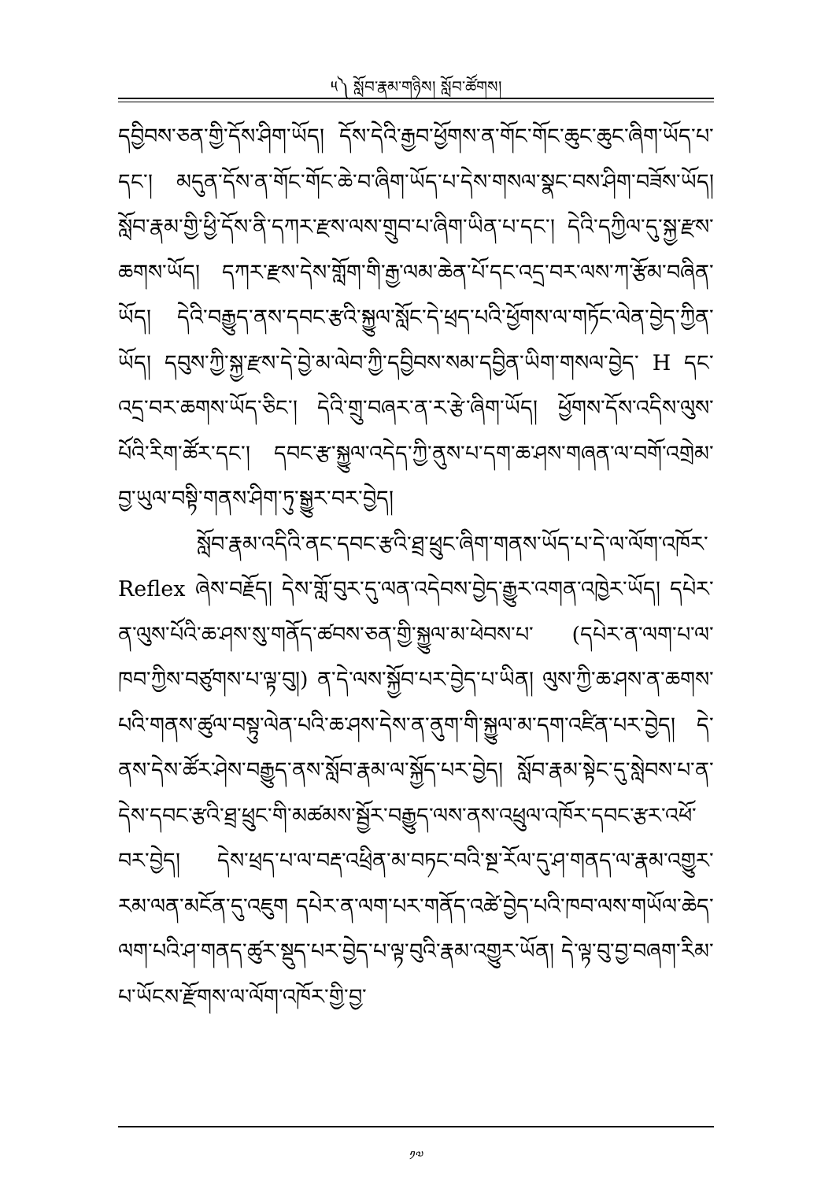༥༽ སློབ་རྣམ་གཉིས། སློབ་ཚོགས།
དབྱིབས་ཅན་གྱི་དོས་ཤིག་ཡོད། དོས་དེའི་རྒྱབ་ཕྱོགས་ན་གོང་གོང་ཆུང་ཆུང་ཞིག་ཡོད་པ་དང་། མདུན་དོས་ན་གོང་གོང་ཆེ་བ་ཞིག་ཡོད་པ་དེས་གསལ་སྣང་བས་ཤིག་བཟོས་ཡོད། སློབ་རྣམ་གྱི་ཕྱི་དོས་ནི་དཀར་རྫས་ལས་གྲུབ་པ་ཞིག་ཡིན་པ་དང་། དེའི་དཀྱིལ་དུ་སྐྱ་རྫས་ཆགས་ཡོད། དཀར་རྫས་དེས་གློག་གི་རྒྱ་ལམ་ཆེན་པོ་དང་འདྲ་བར་ལས་ཀ་རྩོམ་བཞིན་ཡོད། དེའི་བརྒྱུད་ནས་དབང་རྩའི་སྐྱུལ་སློང་དེ་ཕྲད་པའི་ཕྱོགས་ལ་གཏོང་ལེན་བྱེད་ཀྱིན་ཡོད། དབུས་ཀྱི་སྐྱ་རྫས་དེ་བྱེ་མ་ལེབ་ཀྱི་དབྱིབས་སམ་དབྱིན་ཡིག་གསལ་བྱེད་ H དང་འདྲ་བར་ཆགས་ཡོད་ཅིང་། དེའི་གྲུ་བཞར་ན་ར་རྩེ་ཞིག་ཡོད། ཕྱོགས་དོས་འདིས་ལུས་པོའི་རིག་ཚོར་དང་། དབང་རྩ་སྐྱུལ་འདེད་ཀྱི་ནུས་པ་དག་ཆ་ཤས་གཞན་ལ་བགོ་འགྲེམ་བྱ་ཡུལ་བསྟི་གནས་ཤིག་ཏུ་སྒྱུར་བར་བྱེད།
སློབ་རྣམ་འདིའི་ནང་དབང་རྩའི་ཐྲ་ཕྲུང་ཞིག་གནས་ཡོད་པ་དེ་ལ་ལོག་འཁོར་ Reflex ཞེས་བརྗོད། དེས་གློ་བུར་དུ་ལན་འདེབས་བྱེད་རྒྱུར་འགན་འཁྱེར་ཡོད། དཔེར་ན་ལུས་པོའི་ཆ་ཤས་སུ་གནོད་ཚབས་ཅན་གྱི་སྐྱུལ་མ་ཕེབས་པ་ (དཔེར་ན་ལག་པ་ལ་ཁབ་ཀྱིས་བཙུགས་པ་ལྟ་བུ།) ན་དེ་ལས་སྐྱོབ་པར་བྱེད་པ་ཡིན། ལུས་ཀྱི་ཆ་ཤས་ན་ཆགས་པའི་གནས་ཚུལ་བསྟུ་ལེན་པའི་ཆ་ཤས་དེས་ན་ནུག་གི་སྐྱུལ་མ་དག་འཛིན་པར་བྱེད། དེ་ནས་དེས་ཚོར་ཤེས་བརྒྱུད་ནས་སློབ་རྣམ་ལ་སྐྱོད་པར་བྱེད། སློབ་རྣམ་སྟེང་དུ་སླེབས་པ་ན་དེས་དབང་རྩའི་ཐྲ་ཕྲུང་གི་མཚམས་སྦྱོར་བརྒྱུད་ལས་ནས་འཕྲུལ་འཁོར་དབང་རྩར་འཕོ་བར་བྱེད། དེས་ཕྲད་པ་ལ་བརྡ་འཕྲིན་མ་བཏང་བའི་སྔ་རོལ་དུ་ཤ་གནད་ལ་རྣམ་འགྱུར་རམ་ལན་མངོན་དུ་འཇུག དཔེར་ན་ལག་པར་གནོད་འཚེ་བྱེད་པའི་ཁབ་ལས་གཡོལ་ཆེད་ལག་པའི་ཤ་གནད་ཚུར་སྡུད་པར་བྱེད་པ་ལྟ་བུའི་རྣམ་འགྱུར་ཡོན། དེ་ལྟ་བུ་བྱ་བཞག་རིམ་པ་ཡོངས་རྫོགས་ལ་ལོག་འཁོར་གྱི་བྱ་
༡༧